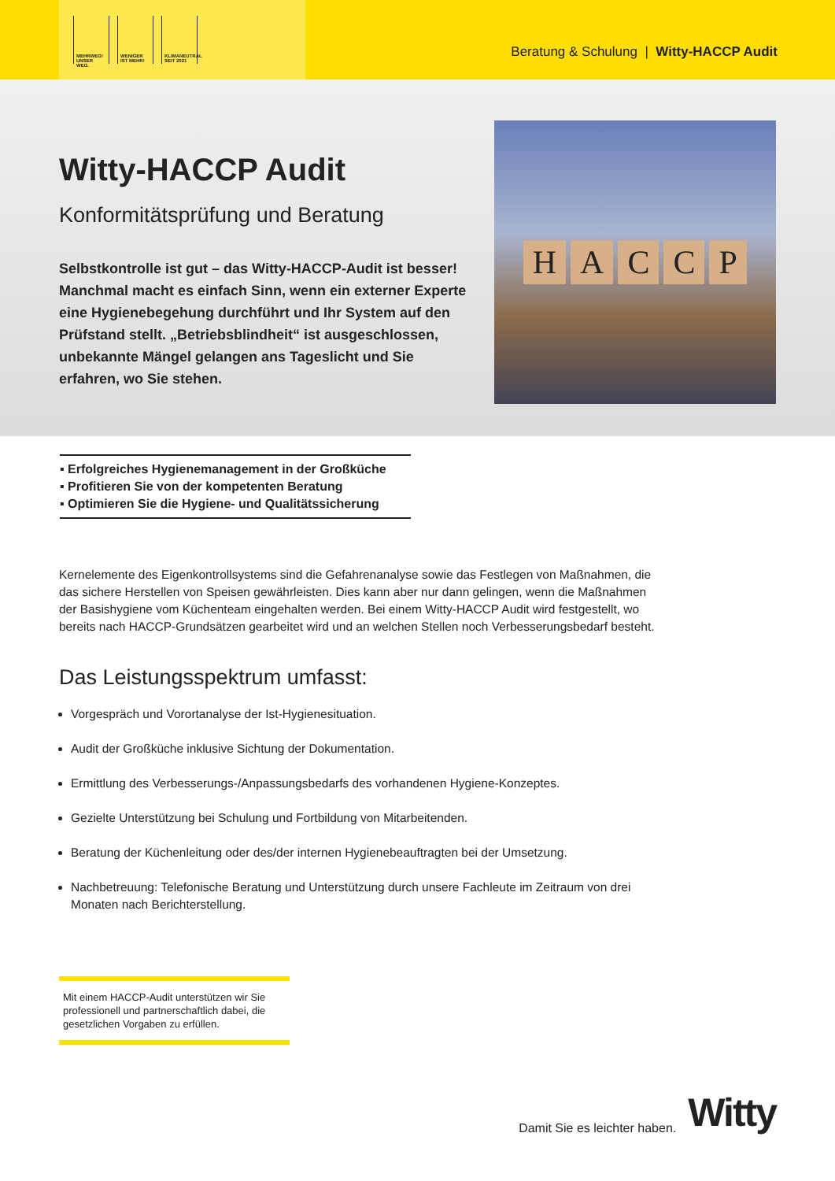MEHRWEG!
UNSER WEG.
WENIGER
IST MEHR!
KLIMANEUTRAL
SEIT 2021
Beratung & Schulung | Witty-HACCP Audit
Witty-HACCP Audit
Konformitätsprüfung und Beratung
Selbstkontrolle ist gut – das Witty-HACCP-Audit ist besser! Manchmal macht es einfach Sinn, wenn ein externer Experte eine Hygienebegehung durchführt und Ihr System auf den Prüfstand stellt. „Betriebsblindheit“ ist ausgeschlossen, unbekannte Mängel gelangen ans Tageslicht und Sie erfahren, wo Sie stehen.
HACCP
▪ Erfolgreiches Hygienemanagement in der Großküche
▪ Profitieren Sie von der kompetenten Beratung
▪ Optimieren Sie die Hygiene- und Qualitätssicherung
Kernelemente des Eigenkontrollsystems sind die Gefahrenanalyse sowie das Festlegen von Maßnahmen, die das sichere Herstellen von Speisen gewährleisten. Dies kann aber nur dann gelingen, wenn die Maßnahmen der Basishygiene vom Küchenteam eingehalten werden. Bei einem Witty-HACCP Audit wird festgestellt, wo bereits nach HACCP-Grundsätzen gearbeitet wird und an welchen Stellen noch Verbesserungsbedarf besteht.
Das Leistungsspektrum umfasst:
Vorgespräch und Vorortanalyse der Ist-Hygienesituation.
Audit der Großküche inklusive Sichtung der Dokumentation.
Ermittlung des Verbesserungs-/Anpassungsbedarfs des vorhandenen Hygiene-Konzeptes.
Gezielte Unterstützung bei Schulung und Fortbildung von Mitarbeitenden.
Beratung der Küchenleitung oder des/der internen Hygienebeauftragten bei der Umsetzung.
Nachbetreuung: Telefonische Beratung und Unterstützung durch unsere Fachleute im Zeitraum von drei Monaten nach Berichterstellung.
Mit einem HACCP-Audit unterstützen wir Sie professionell und partnerschaftlich dabei, die gesetzlichen Vorgaben zu erfüllen.
Damit Sie es leichter haben. Witty